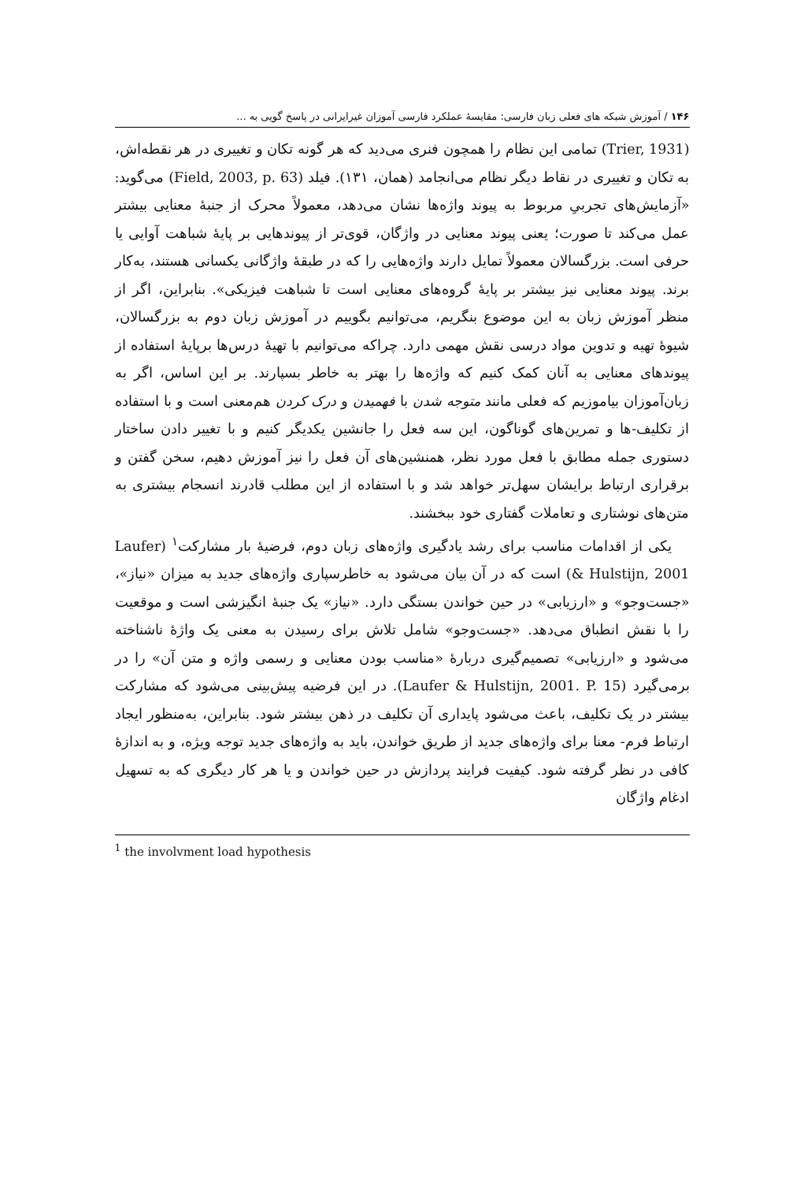۱۴۶ / آموزش شبکه های فعلی زبان فارسی: مقایسهٔ عملکرد فارسی آموزان غیرایرانی در پاسخ گویی به ...
(Trier, 1931) تمامی این نظام را همچون فنری می‌دید که هر گونه تکان و تغییری در هر نقطه‌اش، به تکان و تغییری در نقاط دیگر نظام می‌انجامد (همان، ۱۳۱). فیلد (Field, 2003, p. 63) می‌گوید: «آزمایش‌های تجربیِ مربوط به پیوند واژه‌ها نشان می‌دهد، معمولاً محرک از جنبهٔ معنایی بیشتر عمل می‌کند تا صورت؛ یعنی پیوند معنایی در واژگان، قوی‌تر از پیوندهایی بر پایهٔ شباهت آوایی یا حرفی است. بزرگسالان معمولاً تمایل دارند واژه‌هایی را که در طبقهٔ واژگانی یکسانی هستند، به‌کار برند. پیوند معنایی نیز بیشتر بر پایهٔ گروه‌های معنایی است تا شباهت فیزیکی». بنابراین، اگر از منظر آموزش زبان به این موضوع بنگریم، می‌توانیم بگوییم در آموزش زبان دوم به بزرگسالان، شیوهٔ تهیه و تدوین مواد درسی نقش مهمی دارد. چراکه می‌توانیم با تهیهٔ درس‌ها برپایهٔ استفاده از پیوندهای معنایی به آنان کمک کنیم که واژه‌ها را بهتر به خاطر بسپارند. بر این اساس، اگر به زبان‌آموزان بیاموزیم که فعلی مانند متوجه شدن با فهمیدن و درک کردن هم‌معنی است و با استفاده از تکلیف-ها و تمرین‌های گوناگون، این سه فعل را جانشین یکدیگر کنیم و با تغییر دادن ساختار دستوری جمله مطابق با فعل مورد نظر، همنشین‌های آن فعل را نیز آموزش دهیم، سخن گفتن و برقراری ارتباط برایشان سهل‌تر خواهد شد و با استفاده از این مطلب قادرند انسجام بیشتری به متن‌های نوشتاری و تعاملات گفتاری خود ببخشند.
یکی از اقدامات مناسب برای رشد یادگیری واژه‌های زبان دوم، فرضیهٔ بار مشارکت<sup>۱</sup> (Laufer & Hulstijn, 2001) است که در آن بیان می‌شود به خاطرسپاری واژه‌های جدید به میزان «نیاز»، «جست‌وجو» و «ارزیابی» در حین خواندن بستگی دارد. «نیاز» یک جنبهٔ انگیزشی است و موقعیت را با نقش انطباق می‌دهد. «جست‌وجو» شامل تلاش برای رسیدن به معنی یک واژهٔ ناشناخته می‌شود و «ارزیابی» تصمیم‌گیری دربارهٔ «مناسب بودن معنایی و رسمی واژه و متن آن» را در برمی‌گیرد (Laufer & Hulstijn, 2001. P. 15). در این فرضیه پیش‌بینی می‌شود که مشارکت بیشتر در یک تکلیف، باعث می‌شود پایداری آن تکلیف در ذهن بیشتر شود. بنابراین، به‌منظور ایجاد ارتباط فرم- معنا برای واژه‌های جدید از طریق خواندن، باید به واژه‌های جدید توجه ویژه، و به اندازهٔ کافی در نظر گرفته شود. کیفیت فرایند پردازش در حین خواندن و یا هر کار دیگری که به تسهیل ادغام واژگان
<sup>1</sup> the involvment load hypothesis